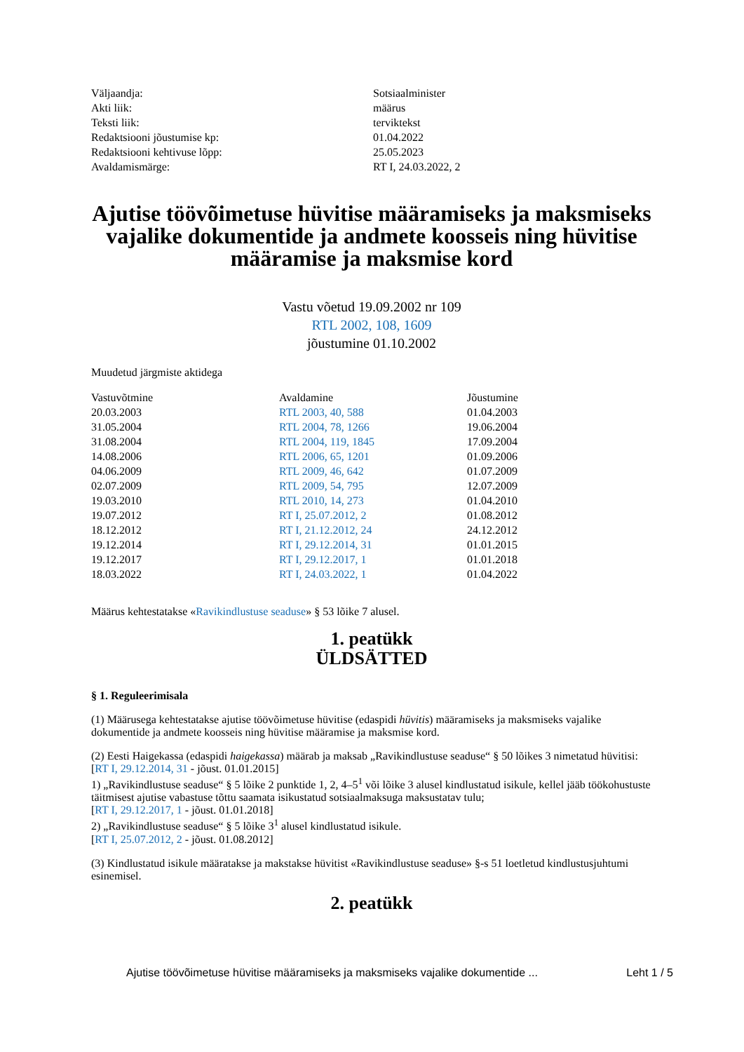| Väljaandja: | Sotsiaalminister |
| Akti liik: | määrus |
| Teksti liik: | terviktekst |
| Redaktsiooni jõustumise kp: | 01.04.2022 |
| Redaktsiooni kehtivuse lõpp: | 25.05.2023 |
| Avaldamismärge: | RT I, 24.03.2022, 2 |
Ajutise töövõimetuse hüvitise määramiseks ja maksmiseks vajalike dokumentide ja andmete koosseis ning hüvitise määramise ja maksmise kord
Vastu võetud 19.09.2002 nr 109
RTL 2002, 108, 1609
jõustumine 01.10.2002
Muudetud järgmiste aktidega
| Vastuvõtmine | Avaldamine | Jõustumine |
| --- | --- | --- |
| 20.03.2003 | RTL 2003, 40, 588 | 01.04.2003 |
| 31.05.2004 | RTL 2004, 78, 1266 | 19.06.2004 |
| 31.08.2004 | RTL 2004, 119, 1845 | 17.09.2004 |
| 14.08.2006 | RTL 2006, 65, 1201 | 01.09.2006 |
| 04.06.2009 | RTL 2009, 46, 642 | 01.07.2009 |
| 02.07.2009 | RTL 2009, 54, 795 | 12.07.2009 |
| 19.03.2010 | RTL 2010, 14, 273 | 01.04.2010 |
| 19.07.2012 | RT I, 25.07.2012, 2 | 01.08.2012 |
| 18.12.2012 | RT I, 21.12.2012, 24 | 24.12.2012 |
| 19.12.2014 | RT I, 29.12.2014, 31 | 01.01.2015 |
| 19.12.2017 | RT I, 29.12.2017, 1 | 01.01.2018 |
| 18.03.2022 | RT I, 24.03.2022, 1 | 01.04.2022 |
Määrus kehtestatakse «Ravikindlustuse seaduse» § 53 lõike 7 alusel.
1. peatükk
ÜLDSÄTTED
§ 1. Reguleerimisala
(1) Määrusega kehtestatakse ajutise töövõimetuse hüvitise (edaspidi hüvitis) määramiseks ja maksmiseks vajalike dokumentide ja andmete koosseis ning hüvitise määramise ja maksmise kord.
(2) Eesti Haigekassa (edaspidi haigekassa) määrab ja maksab „Ravikindlustuse seaduse“ § 50 lõikes 3 nimetatud hüvitisi:
[RT I, 29.12.2014, 31 - jõust. 01.01.2015]
1) „Ravikindlustuse seaduse“ § 5 lõike 2 punktide 1, 2, 4–5<sup>1</sup> või lõike 3 alusel kindlustatud isikule, kellel jääb töökohustuste täitmisest ajutise vabastuse tõttu saamata isikustatud sotsiaalmaksuga maksustatav tulu;
[RT I, 29.12.2017, 1 - jõust. 01.01.2018]
2) „Ravikindlustuse seaduse“ § 5 lõike 3<sup>1</sup> alusel kindlustatud isikule.
[RT I, 25.07.2012, 2 - jõust. 01.08.2012]
(3) Kindlustatud isikule määratakse ja makstakse hüvitist «Ravikindlustuse seaduse» §-s 51 loetletud kindlustusjuhtumi esinemisel.
2. peatükk
Ajutise töövõimetuse hüvitise määramiseks ja maksmiseks vajalike dokumentide ... Leht 1 / 5